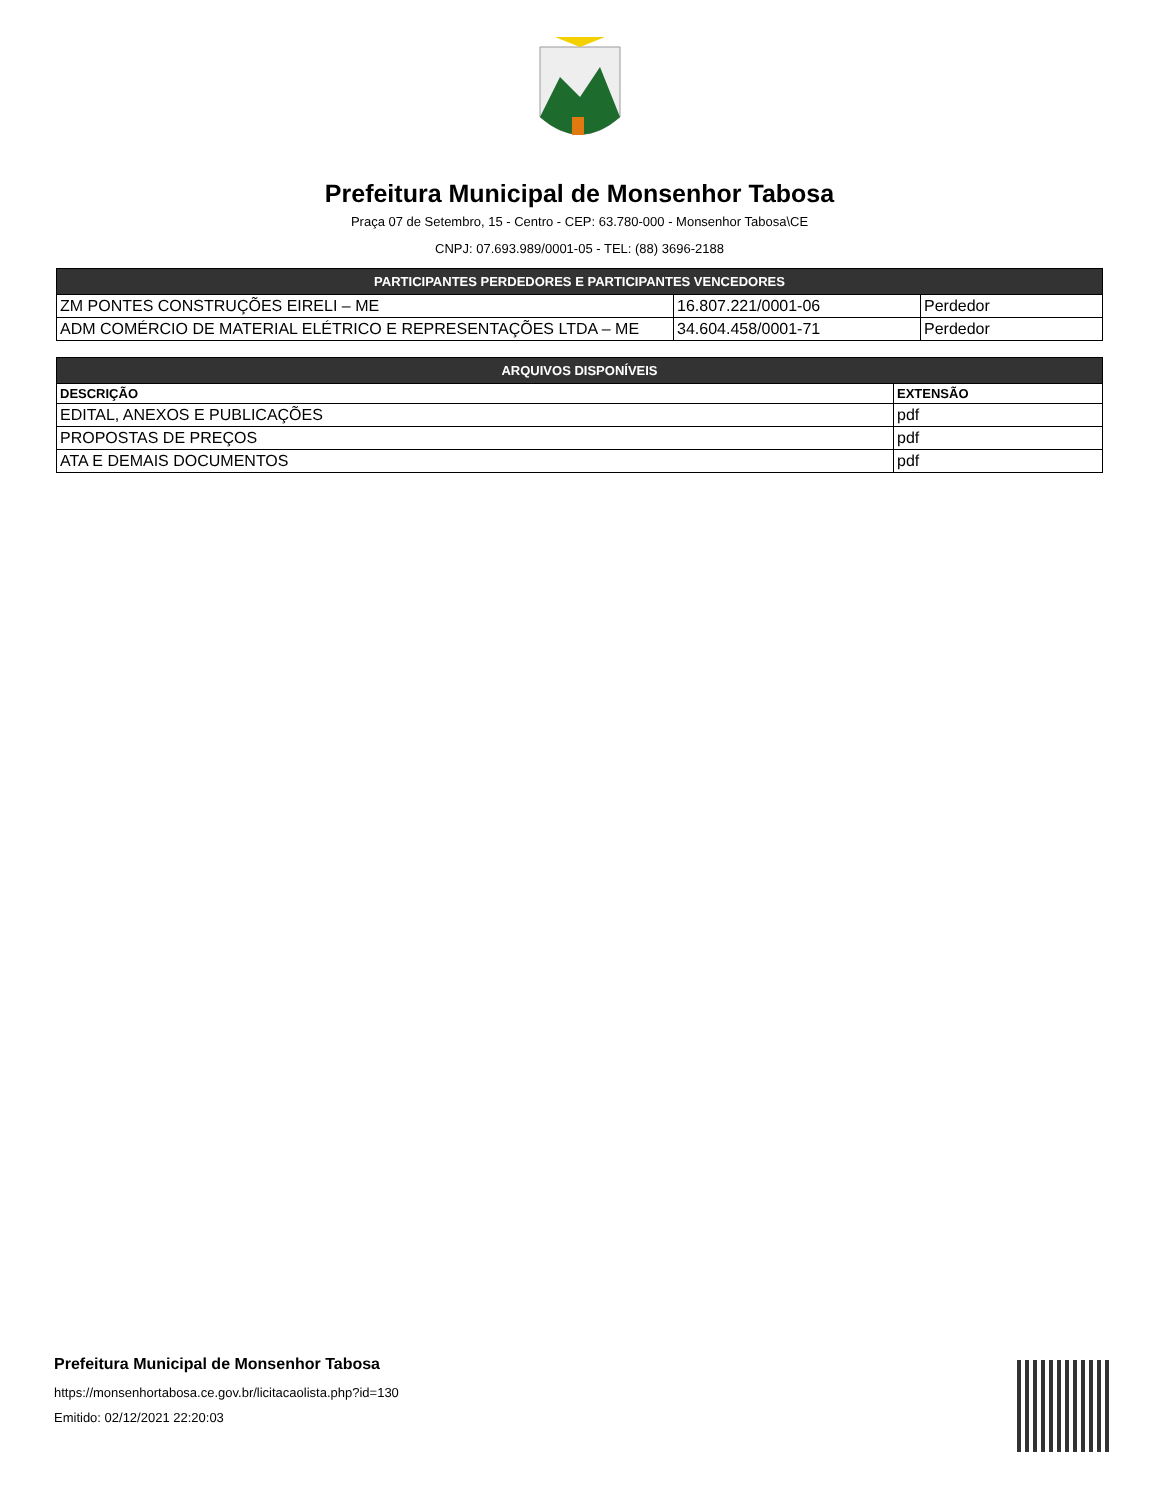Prefeitura Municipal de Monsenhor Tabosa
Praça 07 de Setembro, 15 - Centro - CEP: 63.780-000 - Monsenhor Tabosa\CE
CNPJ: 07.693.989/0001-05 - TEL: (88) 3696-2188
| PARTICIPANTES PERDEDORES E PARTICIPANTES VENCEDORES | | |
| --- | --- | --- |
| ZM PONTES CONSTRUÇÕES EIRELI – ME | 16.807.221/0001-06 | Perdedor |
| ADM COMÉRCIO DE MATERIAL ELÉTRICO E REPRESENTAÇÕES LTDA – ME | 34.604.458/0001-71 | Perdedor |
| ARQUIVOS DISPONÍVEIS | |
| --- | --- |
| DESCRIÇÃO | EXTENSÃO |
| EDITAL, ANEXOS E PUBLICAÇÕES | pdf |
| PROPOSTAS DE PREÇOS | pdf |
| ATA E DEMAIS DOCUMENTOS | pdf |
Prefeitura Municipal de Monsenhor Tabosa
https://monsenhortabosa.ce.gov.br/licitacaolista.php?id=130
Emitido: 02/12/2021 22:20:03